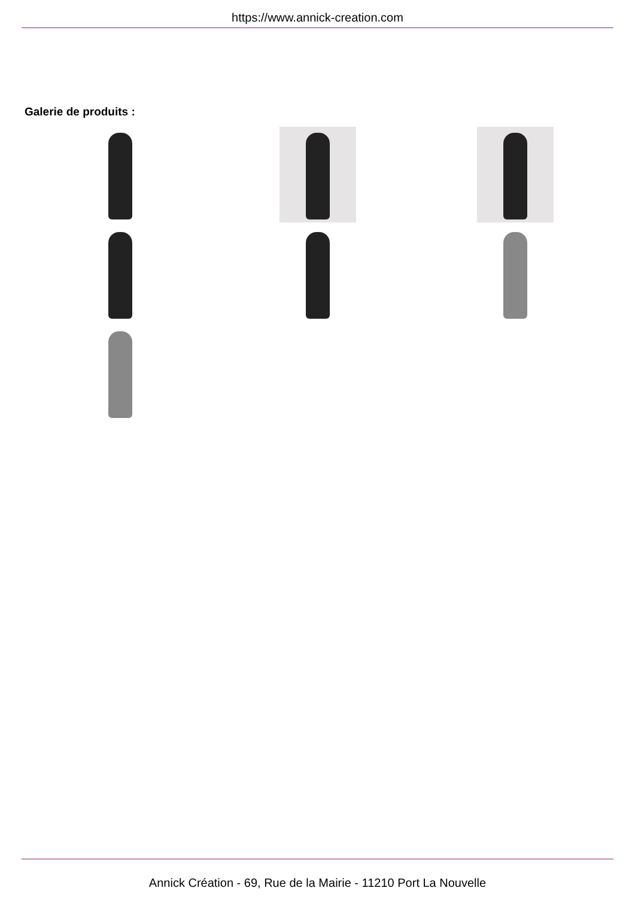https://www.annick-creation.com
Galerie de produits :
Annick Création - 69, Rue de la Mairie - 11210 Port La Nouvelle